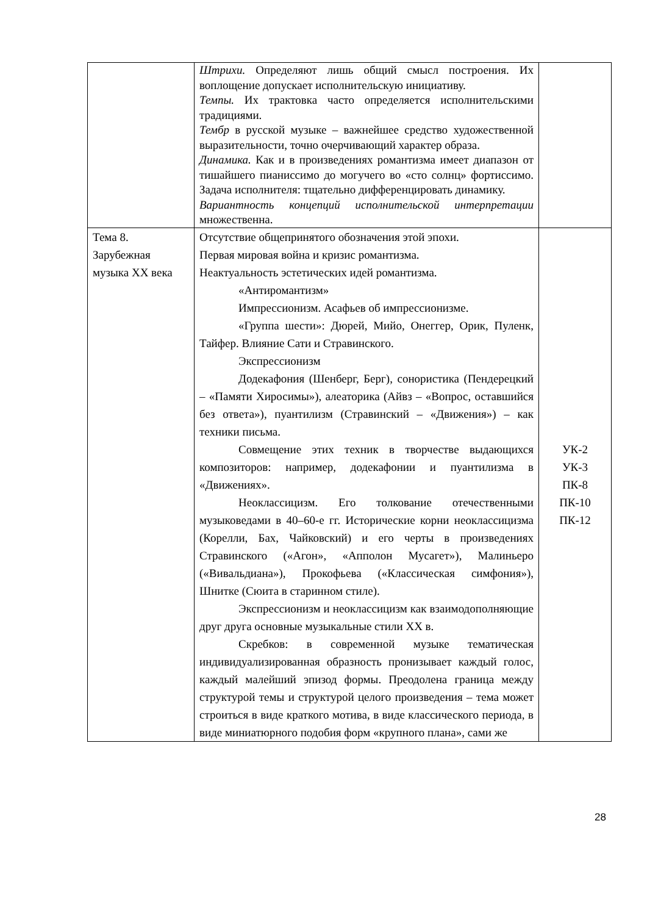| | Штрихи. Определяют лишь общий смысл построения. Их воплощение допускает исполнительскую инициативу. Темпы. Их трактовка часто определяется исполнительскими традициями. Тембр в русской музыке – важнейшее средство художественной выразительности, точно очерчивающий характер образа. Динамика. Как и в произведениях романтизма имеет диапазон от тишайшего пианиссимо до могучего во «сто солнц» фортиссимо. Задача исполнителя: тщательно дифференцировать динамику. Вариантность концепций исполнительской интерпретации множественна. | |
| Тема 8. Зарубежная музыка XX века | Отсутствие общепринятого обозначения этой эпохи. Первая мировая война и кризис романтизма. Неактуальность эстетических идей романтизма. «Антиромантизм» Импрессионизм. Асафьев об импрессионизме. «Группа шести»: Дюрей, Мийо, Онеггер, Орик, Пуленк, Тайфер. Влияние Сати и Стравинского. Экспрессионизм Додекафония (Шенберг, Берг), сонористика (Пендерецкий – «Памяти Хиросимы»), алеаторика (Айвз – «Вопрос, оставшийся без ответа»), пуантилизм (Стравинский – «Движения») – как техники письма. Совмещение этих техник в творчестве выдающихся композиторов: например, додекафонии и пуантилизма в «Движениях». Неоклассицизм. Его толкование отечественными музыковедами в 40–60-е гг. Исторические корни неоклассицизма (Корелли, Бах, Чайковский) и его черты в произведениях Стравинского («Агон», «Апполон Мусагет»), Малиньеро («Вивальдиана»), Прокофьева («Классическая симфония»), Шнитке (Сюита в старинном стиле). Экспрессионизм и неоклассицизм как взаимодополняющие друг друга основные музыкальные стили XX в. Скребков: в современной музыке тематическая индивидуализированная образность пронизывает каждый голос, каждый малейший эпизод формы. Преодолена граница между структурой темы и структурой целого произведения – тема может строиться в виде краткого мотива, в виде классического периода, в виде миниатюрного подобия форм «крупного плана», сами же | УК-2 УК-3 ПК-8 ПК-10 ПК-12 |
28